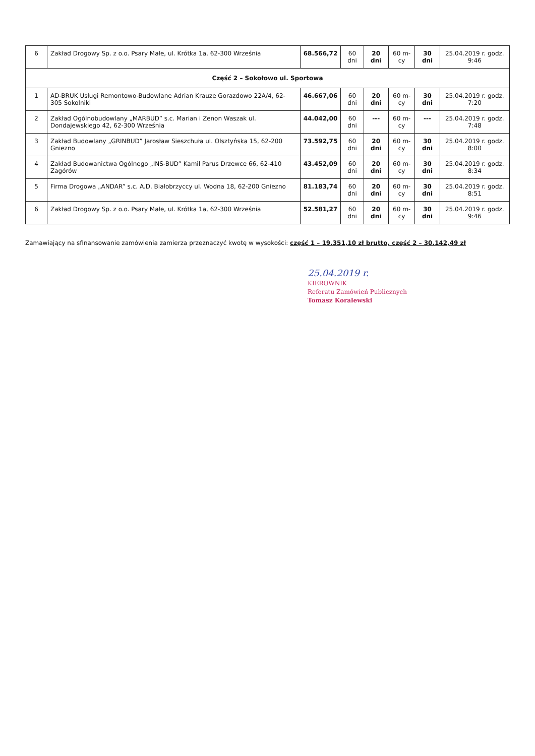| 6 | Zakład Drogowy Sp. z o.o. Psary Małe, ul. Krótka 1a, 62-300 Września | 68.566,72 | 60 dni | 20 dni | 60 m-cy | 30 dni | 25.04.2019 r. godz. 9:46 |
| Część 2 – Sokołowo ul. Sportowa | | | | | | | |
| 1 | AD-BRUK Usługi Remontowo-Budowlane Adrian Krauze Gorazdowo 22A/4, 62-305 Sokolniki | 46.667,06 | 60 dni | 20 dni | 60 m-cy | 30 dni | 25.04.2019 r. godz. 7:20 |
| 2 | Zakład Ogólnobudowlany „MARBUD” s.c. Marian i Zenon Waszak ul. Dondajewskiego 42, 62-300 Września | 44.042,00 | 60 dni | --- | 60 m-cy | --- | 25.04.2019 r. godz. 7:48 |
| 3 | Zakład Budowlany „GRINBUD” Jarosław Sieszchuła ul. Olsztyńska 15, 62-200 Gniezno | 73.592,75 | 60 dni | 20 dni | 60 m-cy | 30 dni | 25.04.2019 r. godz. 8:00 |
| 4 | Zakład Budowanictwa Ogólnego „INS-BUD” Kamil Parus Drzewce 66, 62-410 Zagórów | 43.452,09 | 60 dni | 20 dni | 60 m-cy | 30 dni | 25.04.2019 r. godz. 8:34 |
| 5 | Firma Drogowa „ANDAR” s.c. A.D. Białobrzyccy ul. Wodna 18, 62-200 Gniezno | 81.183,74 | 60 dni | 20 dni | 60 m-cy | 30 dni | 25.04.2019 r. godz. 8:51 |
| 6 | Zakład Drogowy Sp. z o.o. Psary Małe, ul. Krótka 1a, 62-300 Września | 52.581,27 | 60 dni | 20 dni | 60 m-cy | 30 dni | 25.04.2019 r. godz. 9:46 |
Zamawiający na sfinansowanie zamówienia zamierza przeznaczyć kwotę w wysokości: część 1 – 19.351,10 zł brutto, część 2 – 30.142,49 zł
25.04.2019 r.
KIEROWNIK
Referatu Zamówień Publicznych
Tomasz Koralewski